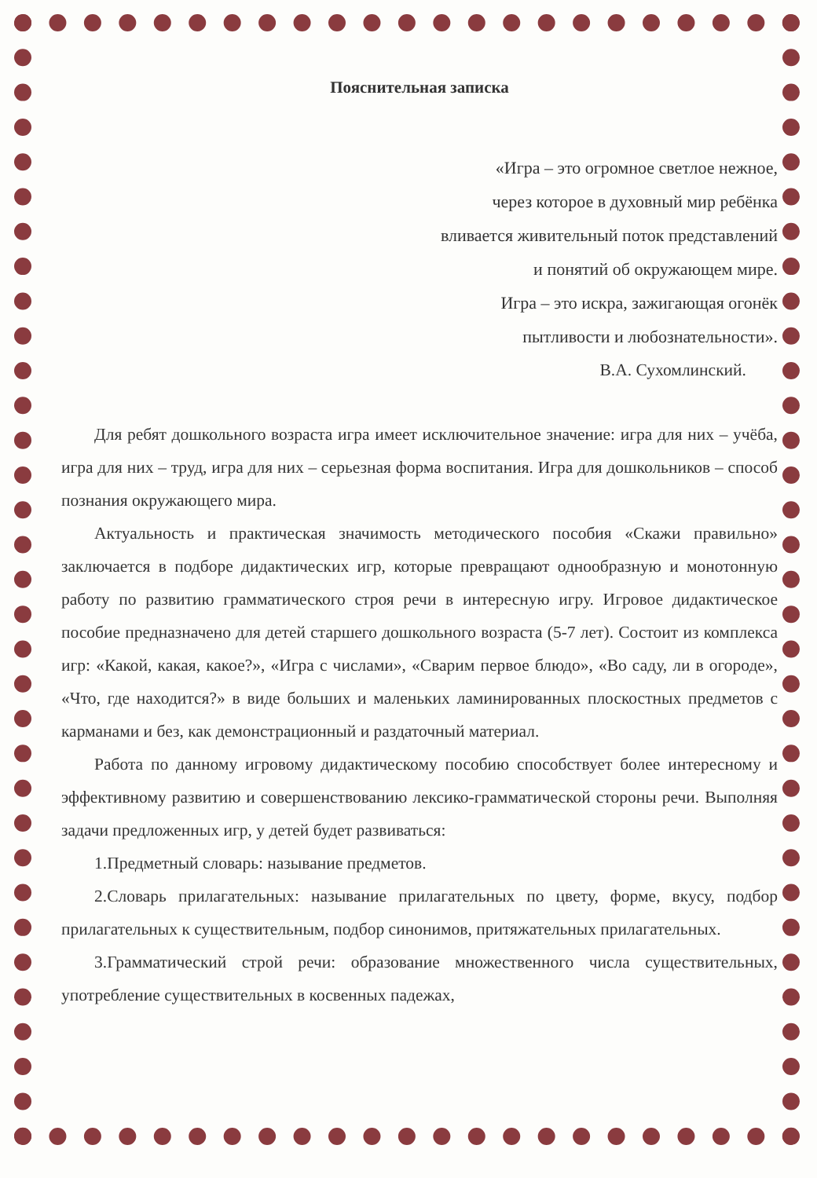Пояснительная записка
«Игра – это огромное светлое нежное,
через которое в духовный мир ребёнка
вливается живительный поток представлений
и понятий об окружающем мире.
Игра – это искра, зажигающая огонёк
пытливости и любознательности».
В.А. Сухомлинский.
Для ребят дошкольного возраста игра имеет исключительное значение: игра для них – учёба, игра для них – труд, игра для них – серьезная форма воспитания. Игра для дошкольников – способ познания окружающего мира.
Актуальность и практическая значимость методического пособия «Скажи правильно» заключается в подборе дидактических игр, которые превращают однообразную и монотонную работу по развитию грамматического строя речи в интересную игру. Игровое дидактическое пособие предназначено для детей старшего дошкольного возраста (5-7 лет). Состоит из комплекса игр: «Какой, какая, какое?», «Игра с числами», «Сварим первое блюдо», «Во саду, ли в огороде», «Что, где находится?» в виде больших и маленьких ламинированных плоскостных предметов с карманами и без, как демонстрационный и раздаточный материал.
Работа по данному игровому дидактическому пособию способствует более интересному и эффективному развитию и совершенствованию лексико-грамматической стороны речи. Выполняя задачи предложенных игр, у детей будет развиваться:
1.Предметный словарь: называние предметов.
2.Словарь прилагательных: называние прилагательных по цвету, форме, вкусу, подбор прилагательных к существительным, подбор синонимов, притяжательных прилагательных.
3.Грамматический строй речи: образование множественного числа существительных, употребление существительных в косвенных падежах,